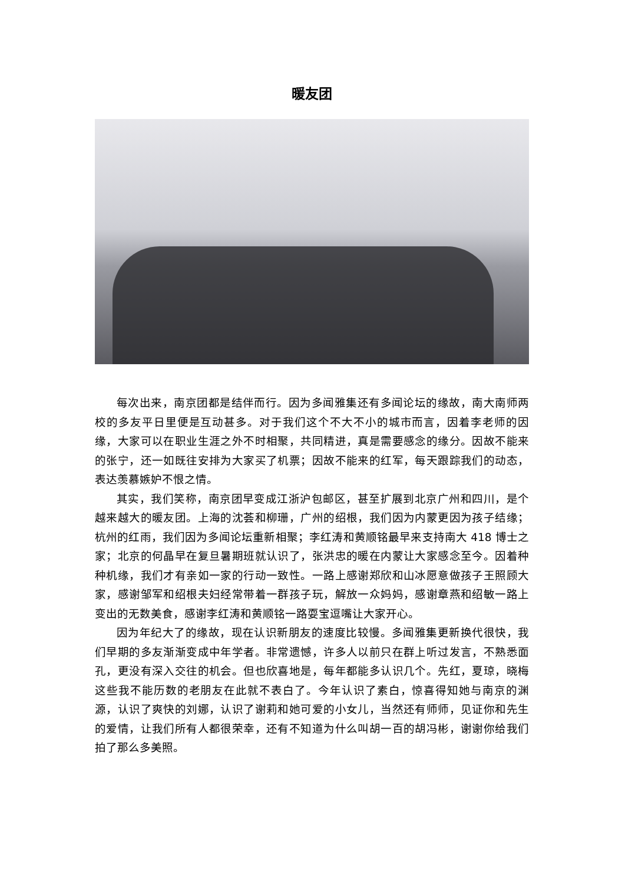暖友团
每次出来，南京团都是结伴而行。因为多闻雅集还有多闻论坛的缘故，南大南师两校的多友平日里便是互动甚多。对于我们这个不大不小的城市而言，因着李老师的因缘，大家可以在职业生涯之外不时相聚，共同精进，真是需要感念的缘分。因故不能来的张宁，还一如既往安排为大家买了机票；因故不能来的红军，每天跟踪我们的动态，表达羡慕嫉妒不恨之情。
其实，我们笑称，南京团早变成江浙沪包邮区，甚至扩展到北京广州和四川，是个越来越大的暖友团。上海的沈荟和柳珊，广州的绍根，我们因为内蒙更因为孩子结缘；杭州的红雨，我们因为多闻论坛重新相聚；李红涛和黄顺铭最早来支持南大 418 博士之家；北京的何晶早在复旦暑期班就认识了，张洪忠的暖在内蒙让大家感念至今。因着种种机缘，我们才有亲如一家的行动一致性。一路上感谢郑欣和山冰愿意做孩子王照顾大家，感谢邹军和绍根夫妇经常带着一群孩子玩，解放一众妈妈，感谢章燕和绍敏一路上变出的无数美食，感谢李红涛和黄顺铭一路耍宝逗嘴让大家开心。
因为年纪大了的缘故，现在认识新朋友的速度比较慢。多闻雅集更新换代很快，我们早期的多友渐渐变成中年学者。非常遗憾，许多人以前只在群上听过发言，不熟悉面孔，更没有深入交往的机会。但也欣喜地是，每年都能多认识几个。先红，夏琼，晓梅这些我不能历数的老朋友在此就不表白了。今年认识了素白，惊喜得知她与南京的渊源，认识了爽快的刘娜，认识了谢莉和她可爱的小女儿，当然还有师师，见证你和先生的爱情，让我们所有人都很荣幸，还有不知道为什么叫胡一百的胡冯彬，谢谢你给我们拍了那么多美照。